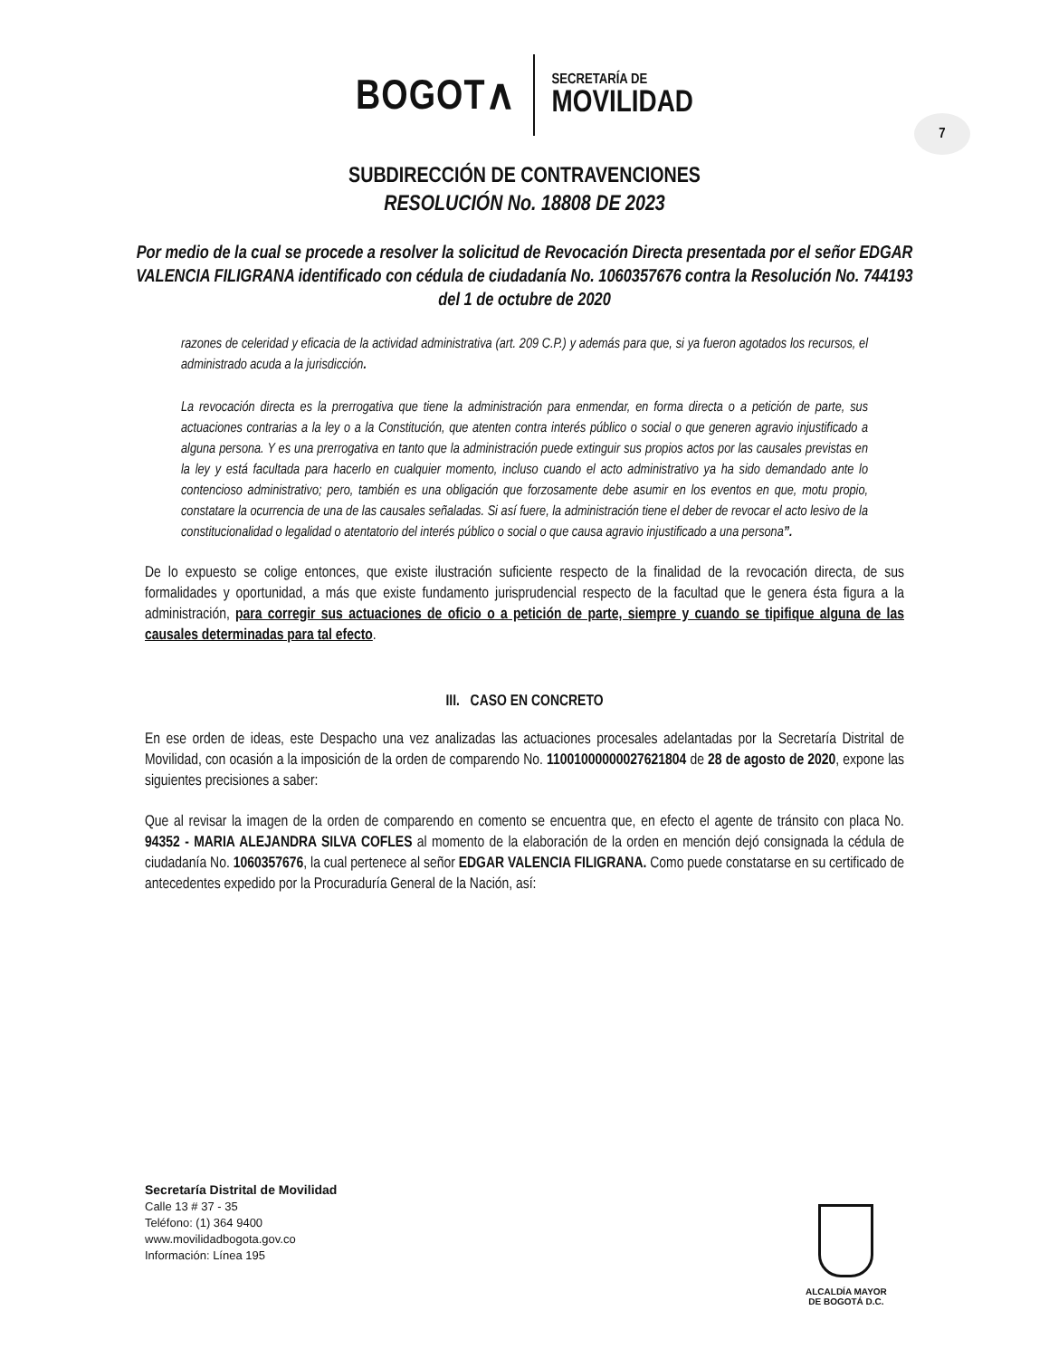BOGOT∧
SECRETARÍA DE
MOVILIDAD
7
SUBDIRECCIÓN DE CONTRAVENCIONES
RESOLUCIÓN No. 18808 DE 2023
Por medio de la cual se procede a resolver la solicitud de Revocación Directa presentada por el señor EDGAR VALENCIA FILIGRANA identificado con cédula de ciudadanía No. 1060357676 contra la Resolución No. 744193 del 1 de octubre de 2020
razones de celeridad y eficacia de la actividad administrativa (art. 209 C.P.) y además para que, si ya fueron agotados los recursos, el administrado acuda a la jurisdicción.
La revocación directa es la prerrogativa que tiene la administración para enmendar, en forma directa o a petición de parte, sus actuaciones contrarias a la ley o a la Constitución, que atenten contra interés público o social o que generen agravio injustificado a alguna persona. Y es una prerrogativa en tanto que la administración puede extinguir sus propios actos por las causales previstas en la ley y está facultada para hacerlo en cualquier momento, incluso cuando el acto administrativo ya ha sido demandado ante lo contencioso administrativo; pero, también es una obligación que forzosamente debe asumir en los eventos en que, motu propio, constatare la ocurrencia de una de las causales señaladas. Si así fuere, la administración tiene el deber de revocar el acto lesivo de la constitucionalidad o legalidad o atentatorio del interés público o social o que causa agravio injustificado a una persona”.
De lo expuesto se colige entonces, que existe ilustración suficiente respecto de la finalidad de la revocación directa, de sus formalidades y oportunidad, a más que existe fundamento jurisprudencial respecto de la facultad que le genera ésta figura a la administración, para corregir sus actuaciones de oficio o a petición de parte, siempre y cuando se tipifique alguna de las causales determinadas para tal efecto.
III. CASO EN CONCRETO
En ese orden de ideas, este Despacho una vez analizadas las actuaciones procesales adelantadas por la Secretaría Distrital de Movilidad, con ocasión a la imposición de la orden de comparendo No. 11001000000027621804 de 28 de agosto de 2020, expone las siguientes precisiones a saber:
Que al revisar la imagen de la orden de comparendo en comento se encuentra que, en efecto el agente de tránsito con placa No. 94352 - MARIA ALEJANDRA SILVA COFLES al momento de la elaboración de la orden en mención dejó consignada la cédula de ciudadanía No. 1060357676, la cual pertenece al señor EDGAR VALENCIA FILIGRANA. Como puede constatarse en su certificado de antecedentes expedido por la Procuraduría General de la Nación, así:
Secretaría Distrital de Movilidad
Calle 13 # 37 - 35
Teléfono: (1) 364 9400
www.movilidadbogota.gov.co
Información: Línea 195
ALCALDÍA MAYOR
DE BOGOTÁ D.C.